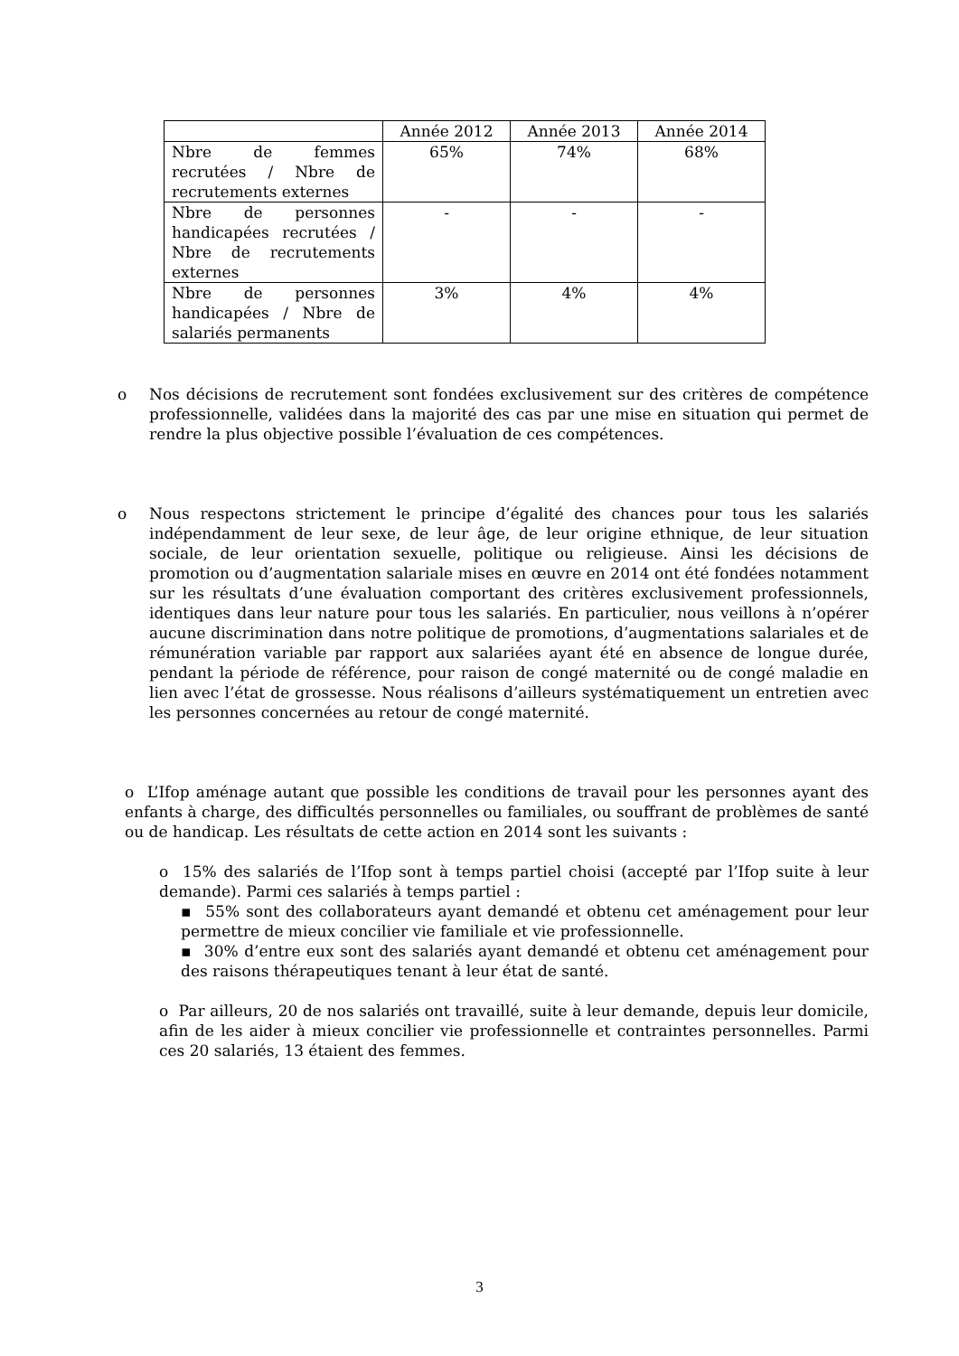| | Année 2012 | Année 2013 | Année 2014 |
| Nbre de femmes recrutées / Nbre de recrutements externes | 65% | 74% | 68% |
| Nbre de personnes handicapées recrutées / Nbre de recrutements externes | - | - | - |
| Nbre de personnes handicapées / Nbre de salariés permanents | 3% | 4% | 4% |
o Nos décisions de recrutement sont fondées exclusivement sur des critères de compétence professionnelle, validées dans la majorité des cas par une mise en situation qui permet de rendre la plus objective possible l’évaluation de ces compétences.
o Nous respectons strictement le principe d’égalité des chances pour tous les salariés indépendamment de leur sexe, de leur âge, de leur origine ethnique, de leur situation sociale, de leur orientation sexuelle, politique ou religieuse. Ainsi les décisions de promotion ou d’augmentation salariale mises en œuvre en 2014 ont été fondées notamment sur les résultats d’une évaluation comportant des critères exclusivement professionnels, identiques dans leur nature pour tous les salariés. En particulier, nous veillons à n’opérer aucune discrimination dans notre politique de promotions, d’augmentations salariales et de rémunération variable par rapport aux salariées ayant été en absence de longue durée, pendant la période de référence, pour raison de congé maternité ou de congé maladie en lien avec l’état de grossesse. Nous réalisons d’ailleurs systématiquement un entretien avec les personnes concernées au retour de congé maternité.
o L’Ifop aménage autant que possible les conditions de travail pour les personnes ayant des enfants à charge, des difficultés personnelles ou familiales, ou souffrant de problèmes de santé ou de handicap. Les résultats de cette action en 2014 sont les suivants :
o 15% des salariés de l’Ifop sont à temps partiel choisi (accepté par l’Ifop suite à leur demande). Parmi ces salariés à temps partiel :
▪ 55% sont des collaborateurs ayant demandé et obtenu cet aménagement pour leur permettre de mieux concilier vie familiale et vie professionnelle.
▪ 30% d’entre eux sont des salariés ayant demandé et obtenu cet aménagement pour des raisons thérapeutiques tenant à leur état de santé.
o Par ailleurs, 20 de nos salariés ont travaillé, suite à leur demande, depuis leur domicile, afin de les aider à mieux concilier vie professionnelle et contraintes personnelles. Parmi ces 20 salariés, 13 étaient des femmes.
3